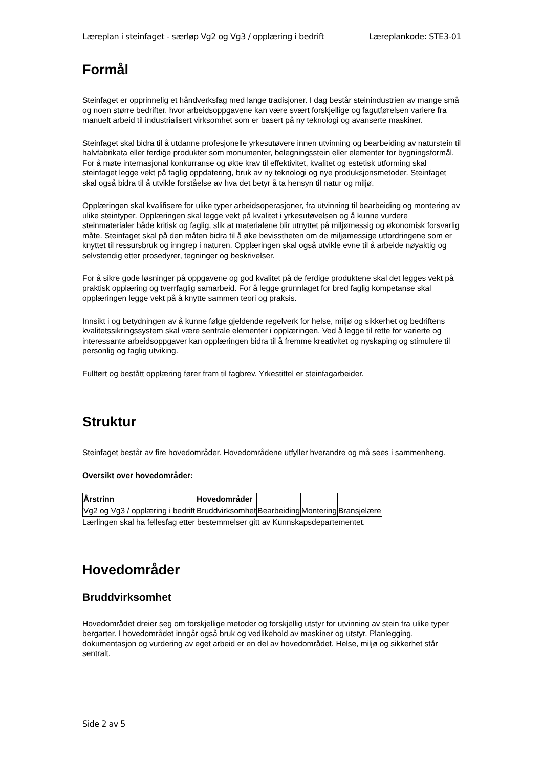Læreplan i steinfaget - særløp Vg2 og Vg3 / opplæring i bedrift Læreplankode: STE3-01
Formål
Steinfaget er opprinnelig et håndverksfag med lange tradisjoner. I dag består steinindustrien av mange små og noen større bedrifter, hvor arbeidsoppgavene kan være svært forskjellige og fagutførelsen variere fra manuelt arbeid til industrialisert virksomhet som er basert på ny teknologi og avanserte maskiner.
Steinfaget skal bidra til å utdanne profesjonelle yrkesutøvere innen utvinning og bearbeiding av naturstein til halvfabrikata eller ferdige produkter som monumenter, belegningsstein eller elementer for bygningsformål. For å møte internasjonal konkurranse og økte krav til effektivitet, kvalitet og estetisk utforming skal steinfaget legge vekt på faglig oppdatering, bruk av ny teknologi og nye produksjonsmetoder. Steinfaget skal også bidra til å utvikle forståelse av hva det betyr å ta hensyn til natur og miljø.
Opplæringen skal kvalifisere for ulike typer arbeidsoperasjoner, fra utvinning til bearbeiding og montering av ulike steintyper. Opplæringen skal legge vekt på kvalitet i yrkesutøvelsen og å kunne vurdere steinmaterialer både kritisk og faglig, slik at materialene blir utnyttet på miljømessig og økonomisk forsvarlig måte. Steinfaget skal på den måten bidra til å øke bevisstheten om de miljømessige utfordringene som er knyttet til ressursbruk og inngrep i naturen. Opplæringen skal også utvikle evne til å arbeide nøyaktig og selvstendig etter prosedyrer, tegninger og beskrivelser.
For å sikre gode løsninger på oppgavene og god kvalitet på de ferdige produktene skal det legges vekt på praktisk opplæring og tverrfaglig samarbeid. For å legge grunnlaget for bred faglig kompetanse skal opplæringen legge vekt på å knytte sammen teori og praksis.
Innsikt i og betydningen av å kunne følge gjeldende regelverk for helse, miljø og sikkerhet og bedriftens kvalitetssikringssystem skal være sentrale elementer i opplæringen. Ved å legge til rette for varierte og interessante arbeidsoppgaver kan opplæringen bidra til å fremme kreativitet og nyskaping og stimulere til personlig og faglig utviking.
Fullført og bestått opplæring fører fram til fagbrev. Yrkestittel er steinfagarbeider.
Struktur
Steinfaget består av fire hovedområder. Hovedområdene utfyller hverandre og må sees i sammenheng.
Oversikt over hovedområder:
| Årstrinn | Hovedområder | | | |
| --- | --- | --- | --- | --- |
| Vg2 og Vg3 / opplæring i bedrift | Bruddvirksomhet | Bearbeiding | Montering | Bransjelære |
Lærlingen skal ha fellesfag etter bestemmelser gitt av Kunnskapsdepartementet.
Hovedområder
Bruddvirksomhet
Hovedområdet dreier seg om forskjellige metoder og forskjellig utstyr for utvinning av stein fra ulike typer bergarter. I hovedområdet inngår også bruk og vedlikehold av maskiner og utstyr. Planlegging, dokumentasjon og vurdering av eget arbeid er en del av hovedområdet. Helse, miljø og sikkerhet står sentralt.
Side 2 av 5